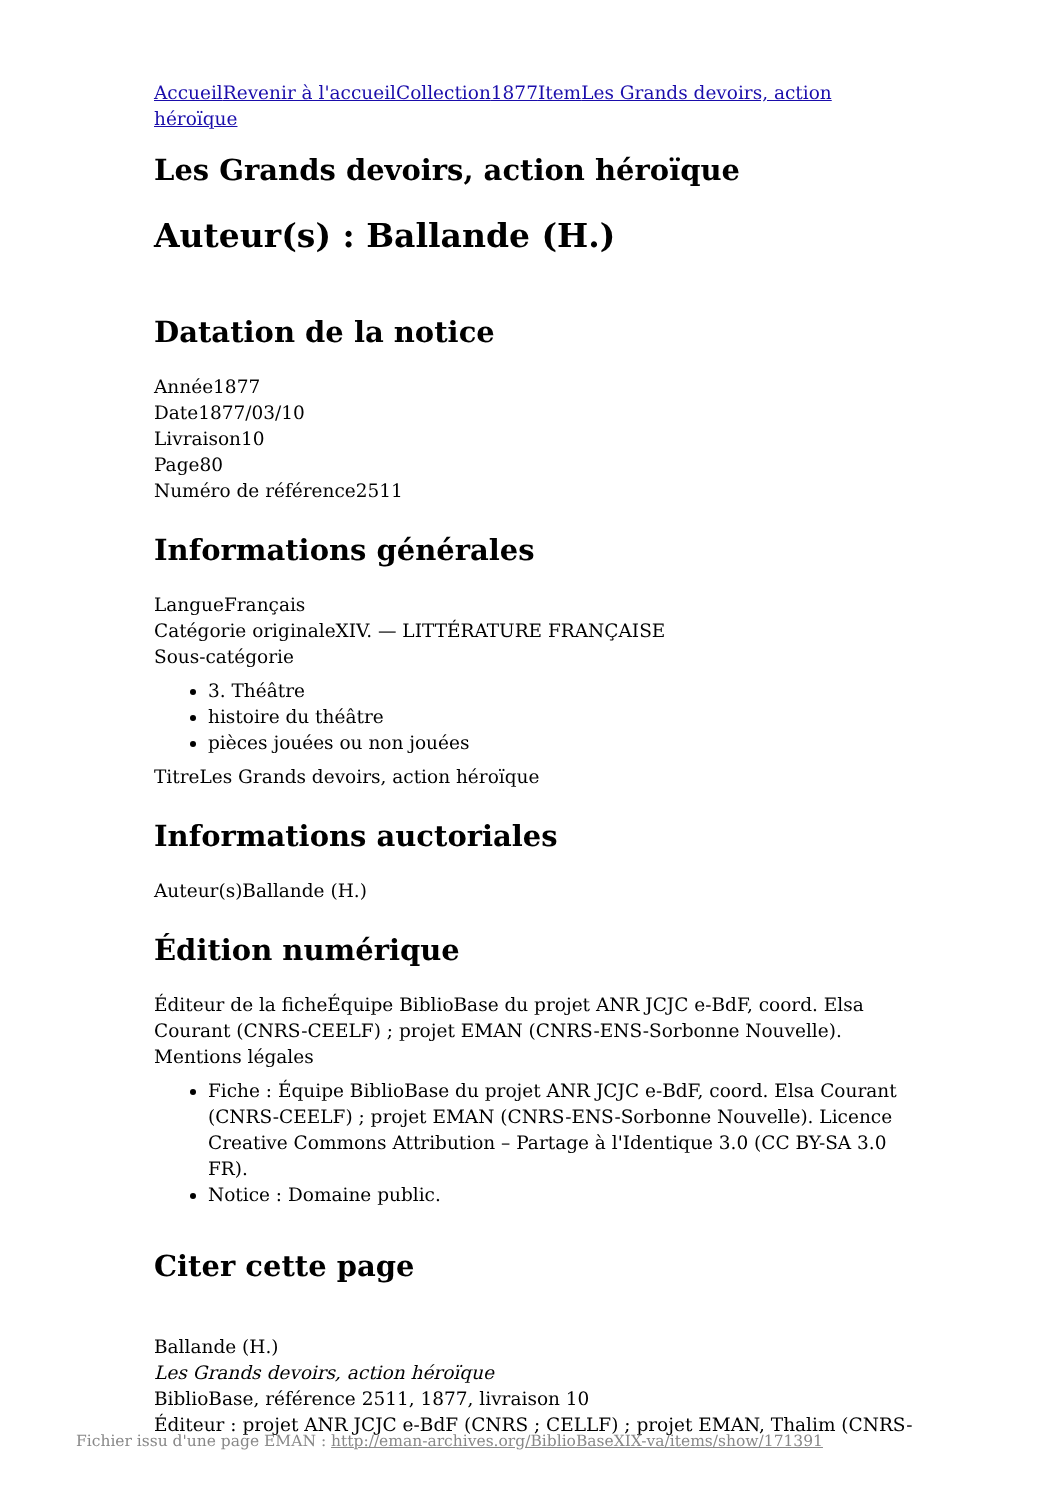Accueil Revenir à l'accueil Collection 1877 Item Les Grands devoirs, action héroïque
Les Grands devoirs, action héroïque
Auteur(s) : Ballande (H.)
Datation de la notice
Année1877
Date1877/03/10
Livraison10
Page80
Numéro de référence2511
Informations générales
LangueFrançais
Catégorie originaleXIV. — LITTÉRATURE FRANÇAISE
Sous-catégorie
3. Théâtre
histoire du théâtre
pièces jouées ou non jouées
TitreLes Grands devoirs, action héroïque
Informations auctoriales
Auteur(s)Ballande (H.)
Édition numérique
Éditeur de la ficheÉquipe BiblioBase du projet ANR JCJC e-BdF, coord. Elsa Courant (CNRS-CEELF) ; projet EMAN (CNRS-ENS-Sorbonne Nouvelle).
Mentions légales
Fiche : Équipe BiblioBase du projet ANR JCJC e-BdF, coord. Elsa Courant (CNRS-CEELF) ; projet EMAN (CNRS-ENS-Sorbonne Nouvelle). Licence Creative Commons Attribution – Partage à l'Identique 3.0 (CC BY-SA 3.0 FR).
Notice : Domaine public.
Citer cette page
Ballande (H.)
Les Grands devoirs, action héroïque
BiblioBase, référence 2511, 1877, livraison 10
Éditeur : projet ANR JCJC e-BdF (CNRS ; CELLF) ; projet EMAN, Thalim (CNRS-
Fichier issu d'une page EMAN : http://eman-archives.org/BiblioBaseXIX-va/items/show/171391